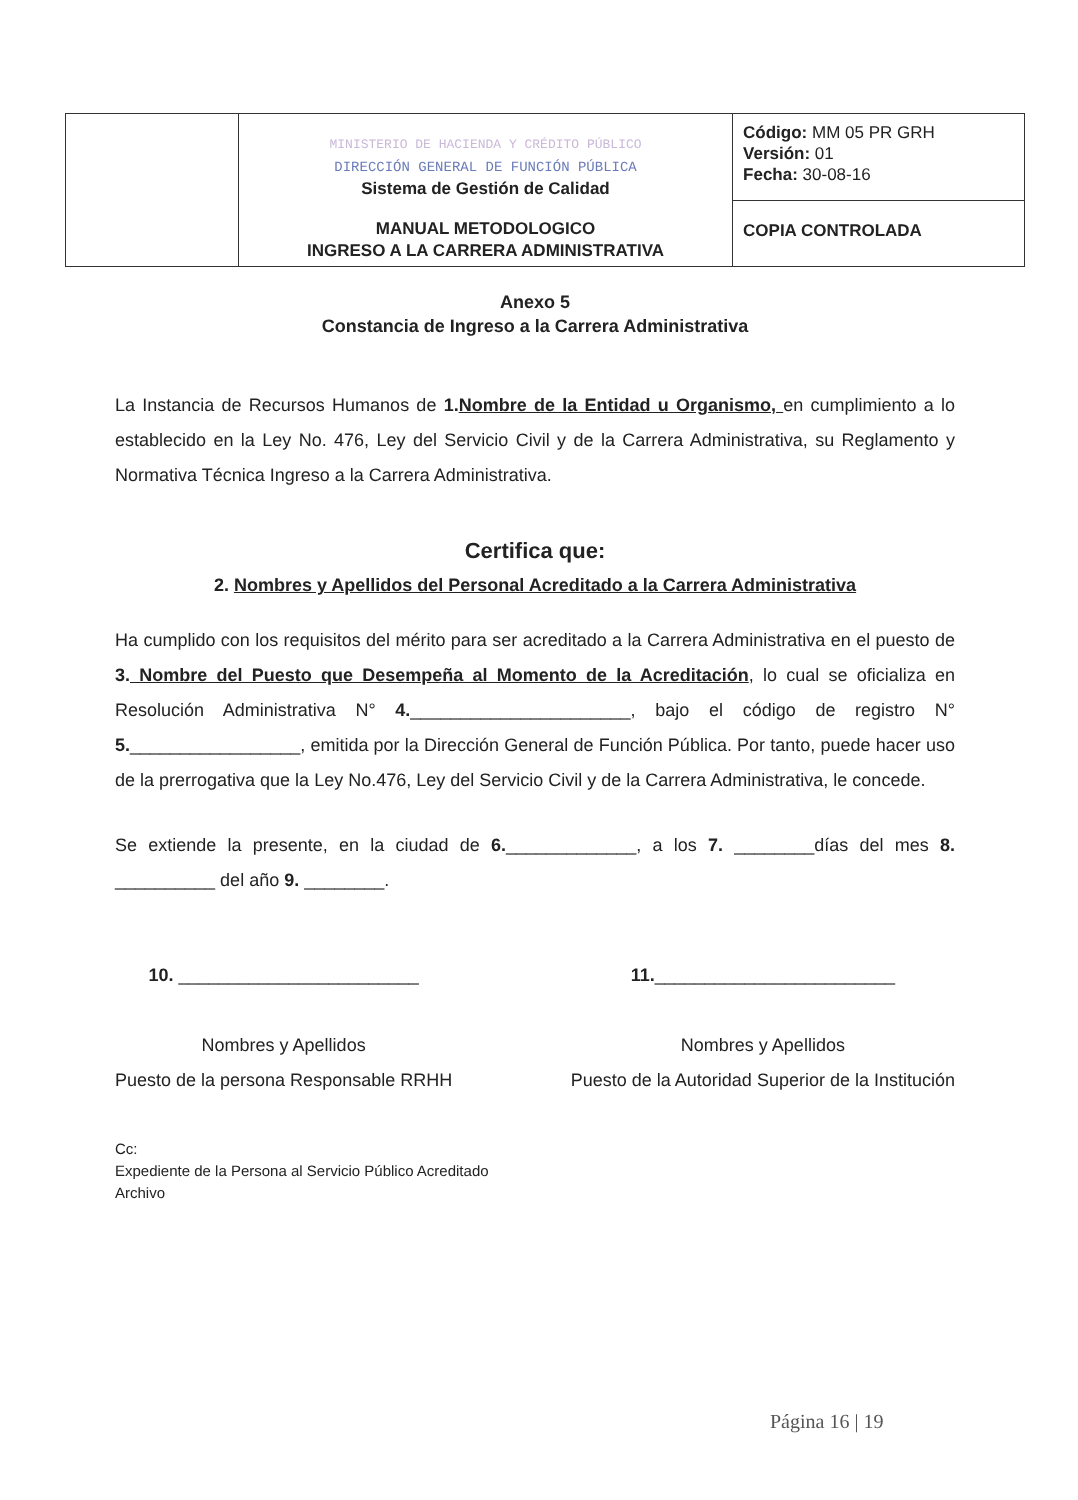| | MINISTERIO DE HACIENDA Y CRÉDITO PÚBLICO DIRECCIÓN GENERAL DE FUNCIÓN PÚBLICA Sistema de Gestión de Calidad MANUAL METODOLOGICO INGRESO A LA CARRERA ADMINISTRATIVA | Código: MM 05 PR GRH Versión: 01 Fecha: 30-08-16 |
| | | COPIA CONTROLADA |
Anexo 5
Constancia de Ingreso a la Carrera Administrativa
La Instancia de Recursos Humanos de 1. Nombre de la Entidad u Organismo, en cumplimiento a lo establecido en la Ley No. 476, Ley del Servicio Civil y de la Carrera Administrativa, su Reglamento y Normativa Técnica Ingreso a la Carrera Administrativa.
Certifica que:
2. Nombres y Apellidos del Personal Acreditado a la Carrera Administrativa
Ha cumplido con los requisitos del mérito para ser acreditado a la Carrera Administrativa en el puesto de 3. Nombre del Puesto que Desempeña al Momento de la Acreditación, lo cual se oficializa en Resolución Administrativa N° 4.______________________, bajo el código de registro N° 5._________________, emitida por la Dirección General de Función Pública. Por tanto, puede hacer uso de la prerrogativa que la Ley No.476, Ley del Servicio Civil y de la Carrera Administrativa, le concede.
Se extiende la presente, en la ciudad de 6._____________, a los 7. ________días del mes 8. __________ del año 9. ________.
10. ________________________
Nombres y Apellidos
Puesto de la persona Responsable RRHH
11.________________________
Nombres y Apellidos
Puesto de la Autoridad Superior de la Institución
Cc:
Expediente de la Persona al Servicio Público Acreditado
Archivo
Página 16 | 19